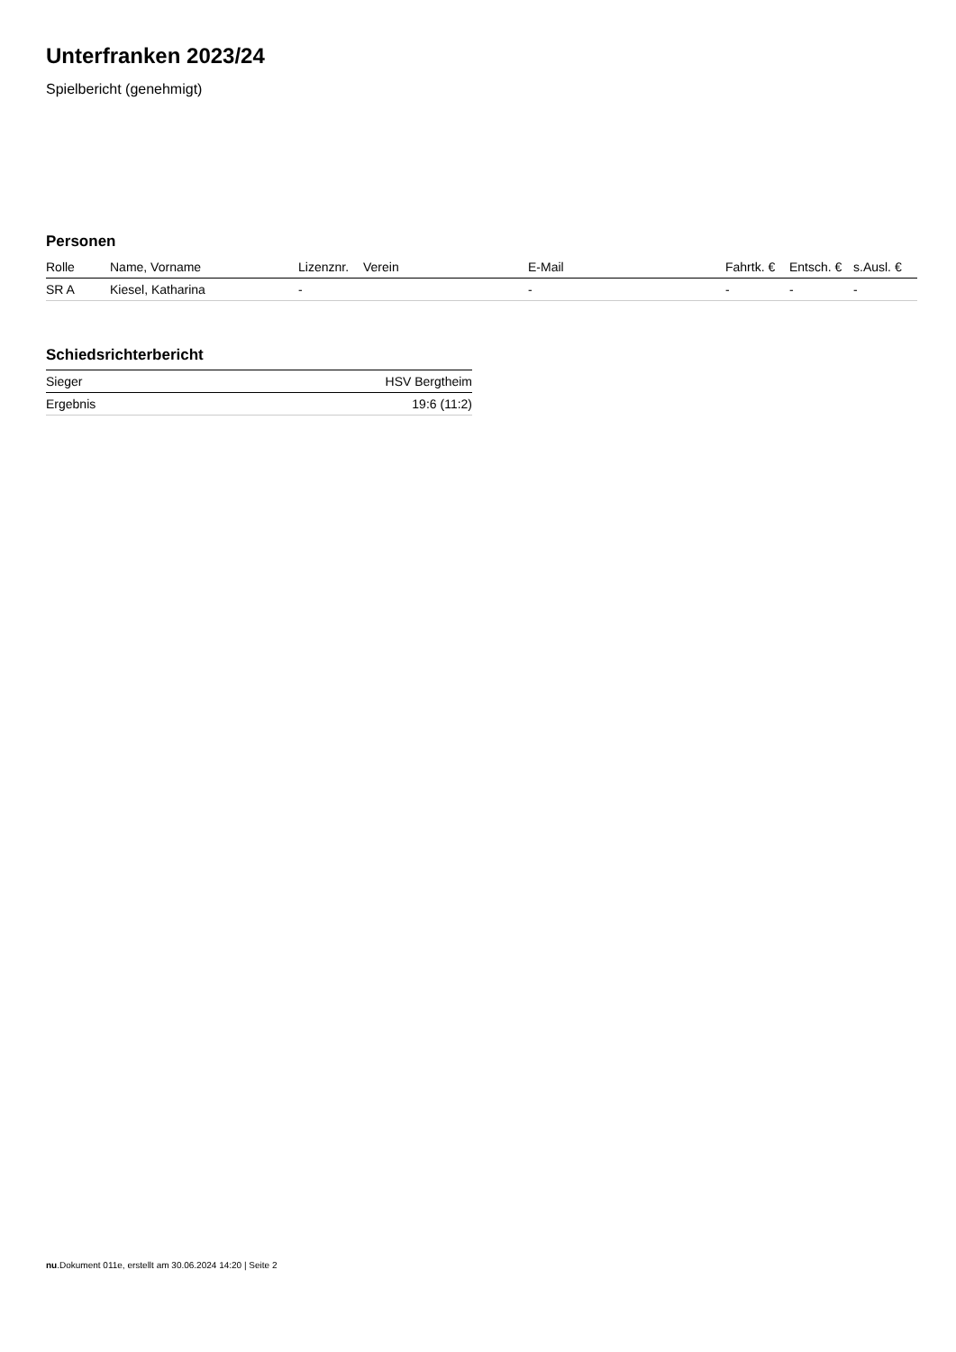Unterfranken 2023/24
Spielbericht (genehmigt)
Personen
| Rolle | Name, Vorname | Lizenznr. | Verein | E-Mail | Fahrtk. € | Entsch. € | s.Ausl. € |
| --- | --- | --- | --- | --- | --- | --- | --- |
| SR A | Kiesel, Katharina | - | | - | - | - | - |
Schiedsrichterbericht
| Sieger | HSV Bergtheim |
| Ergebnis | 19:6 (11:2) |
nu.Dokument 011e, erstellt am 30.06.2024 14:20 | Seite 2